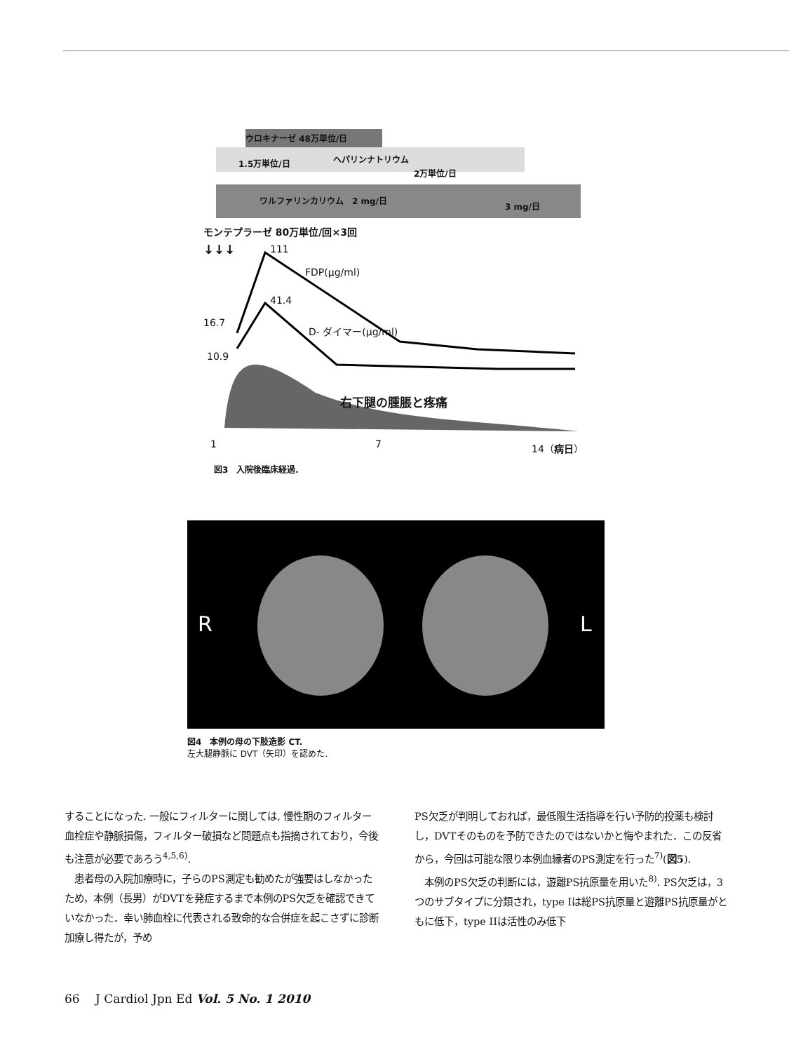ウロキナーゼ 48万単位/日
1.5万単位/日 ヘパリンナトリウム
2万単位/日
ワルファリンカリウム　2 mg/日
3 mg/日
モンテプラーゼ 80万単位/回×3回
↓↓↓ 111
FDP(μg/ml)
41.4
16.7
D- ダイマー(μg/ml)
10.9
右下腿の腫脹と疼痛
1 7 14（病日）
図3　入院後臨床経過.
R L
図4　本例の母の下肢造影 CT.
左大腿静脈に DVT（矢印）を認めた.
することになった. 一般にフィルターに関しては, 慢性期のフィルター血栓症や静脈損傷，フィルター破損など問題点も指摘されており，今後も注意が必要であろう<sup>4,5,6)</sup>.
　患者母の入院加療時に，子らのPS測定も勧めたが強要はしなかったため，本例（長男）がDVTを発症するまで本例のPS欠乏を確認できていなかった．幸い肺血栓に代表される致命的な合併症を起こさずに診断加療し得たが，予め
PS欠乏が判明しておれば，最低限生活指導を行い予防的投薬も検討し，DVTそのものを予防できたのではないかと悔やまれた．この反省から，今回は可能な限り本例血縁者のPS測定を行った<sup>7)</sup>(図5).
　本例のPS欠乏の判断には，遊離PS抗原量を用いた<sup>8)</sup>. PS欠乏は，3つのサブタイプに分類され，type Iは総PS抗原量と遊離PS抗原量がともに低下，type IIは活性のみ低下
66　 J Cardiol Jpn Ed Vol. 5 No. 1 2010